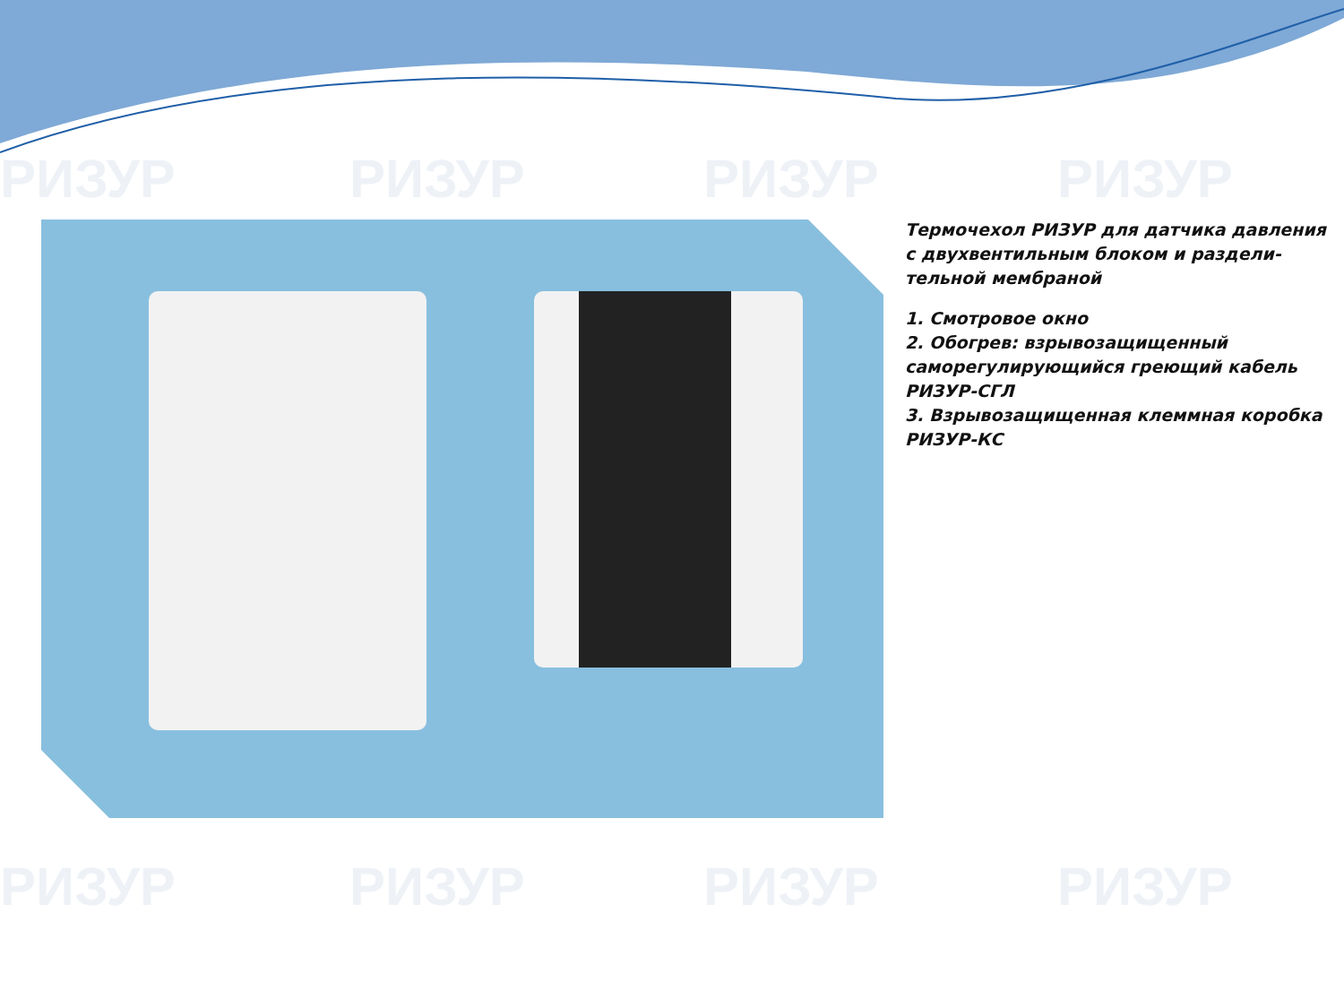РИЗУР РИЗУР РИЗУР РИЗУР
РИЗУР РИЗУР РИЗУР РИЗУР
Термочехол РИЗУР для датчика давления с двухвентильным блоком и раздели-тельной мембраной
1. Смотровое окно
2. Обогрев: взрывозащищенный саморегулирующийся греющий кабель РИЗУР-СГЛ
3. Взрывозащищенная клеммная коробка РИЗУР-КС